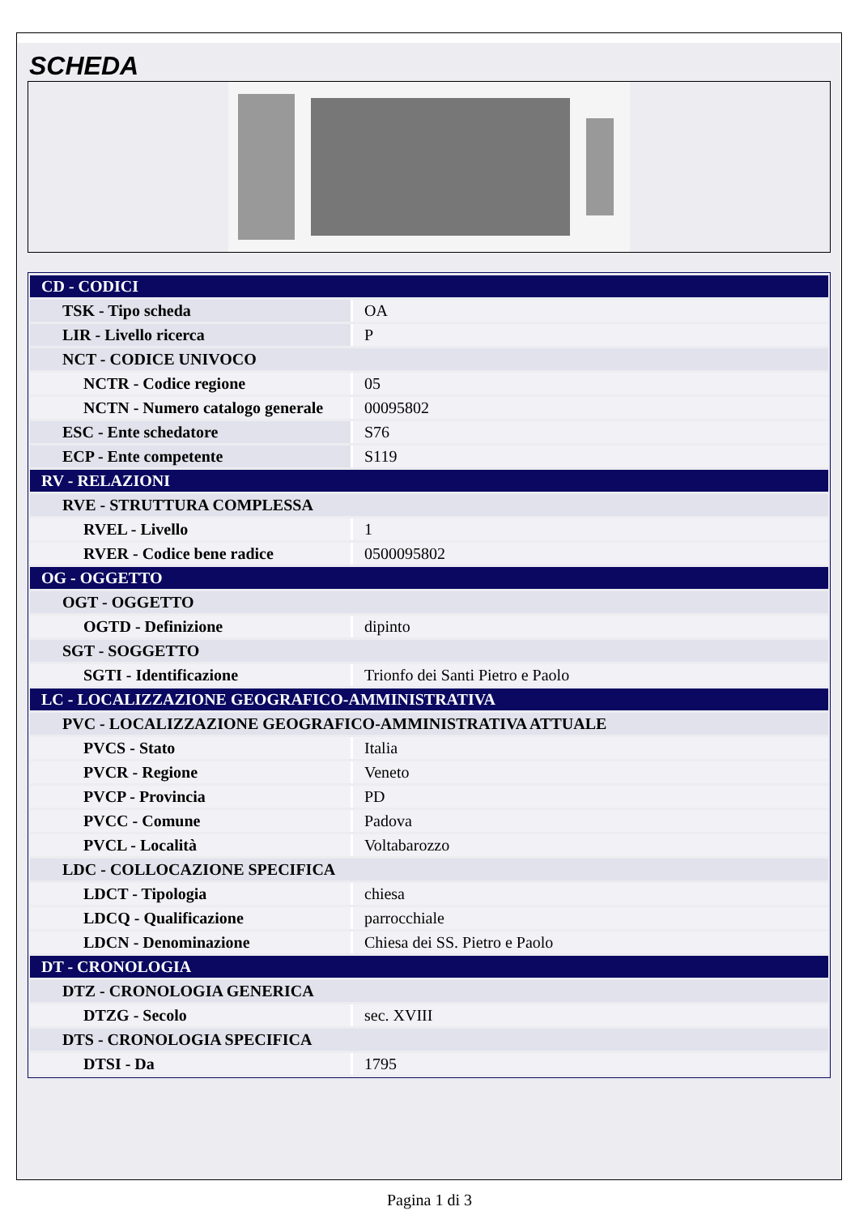SCHEDA
| CD - CODICI | |
| TSK - Tipo scheda | OA |
| LIR - Livello ricerca | P |
| NCT - CODICE UNIVOCO | |
| NCTR - Codice regione | 05 |
| NCTN - Numero catalogo generale | 00095802 |
| ESC - Ente schedatore | S76 |
| ECP - Ente competente | S119 |
| RV - RELAZIONI | |
| RVE - STRUTTURA COMPLESSA | |
| RVEL - Livello | 1 |
| RVER - Codice bene radice | 0500095802 |
| OG - OGGETTO | |
| OGT - OGGETTO | |
| OGTD - Definizione | dipinto |
| SGT - SOGGETTO | |
| SGTI - Identificazione | Trionfo dei Santi Pietro e Paolo |
| LC - LOCALIZZAZIONE GEOGRAFICO-AMMINISTRATIVA | |
| PVC - LOCALIZZAZIONE GEOGRAFICO-AMMINISTRATIVA ATTUALE | |
| PVCS - Stato | Italia |
| PVCR - Regione | Veneto |
| PVCP - Provincia | PD |
| PVCC - Comune | Padova |
| PVCL - Località | Voltabarozzo |
| LDC - COLLOCAZIONE SPECIFICA | |
| LDCT - Tipologia | chiesa |
| LDCQ - Qualificazione | parrocchiale |
| LDCN - Denominazione | Chiesa dei SS. Pietro e Paolo |
| DT - CRONOLOGIA | |
| DTZ - CRONOLOGIA GENERICA | |
| DTZG - Secolo | sec. XVIII |
| DTS - CRONOLOGIA SPECIFICA | |
| DTSI - Da | 1795 |
Pagina 1 di 3